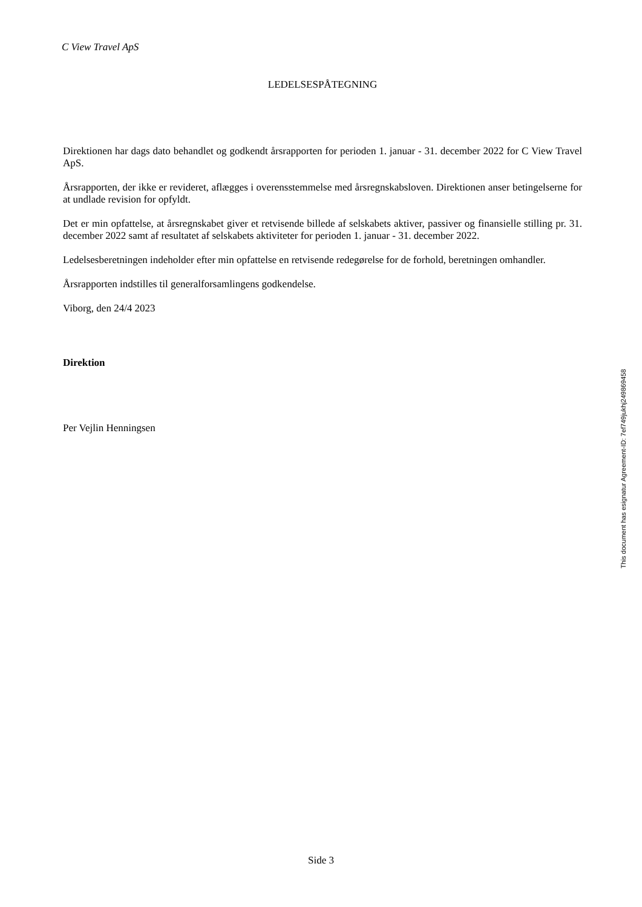C View Travel ApS
LEDELSESPÅTEGNING
Direktionen har dags dato behandlet og godkendt årsrapporten for perioden 1. januar - 31. december 2022 for C View Travel ApS.
Årsrapporten, der ikke er revideret, aflægges i overensstemmelse med årsregnskabsloven. Direktionen anser betingelserne for at undlade revision for opfyldt.
Det er min opfattelse, at årsregnskabet giver et retvisende billede af selskabets aktiver, passiver og finansielle stilling pr. 31. december 2022 samt af resultatet af selskabets aktiviteter for perioden 1. januar - 31. december 2022.
Ledelsesberetningen indeholder efter min opfattelse en retvisende redegørelse for de forhold, beretningen omhandler.
Årsrapporten indstilles til generalforsamlingens godkendelse.
Viborg, den 24/4 2023
Direktion
Per Vejlin Henningsen
This document has esignatur Agreement-ID: 7ef749jukhj249869458
Side 3